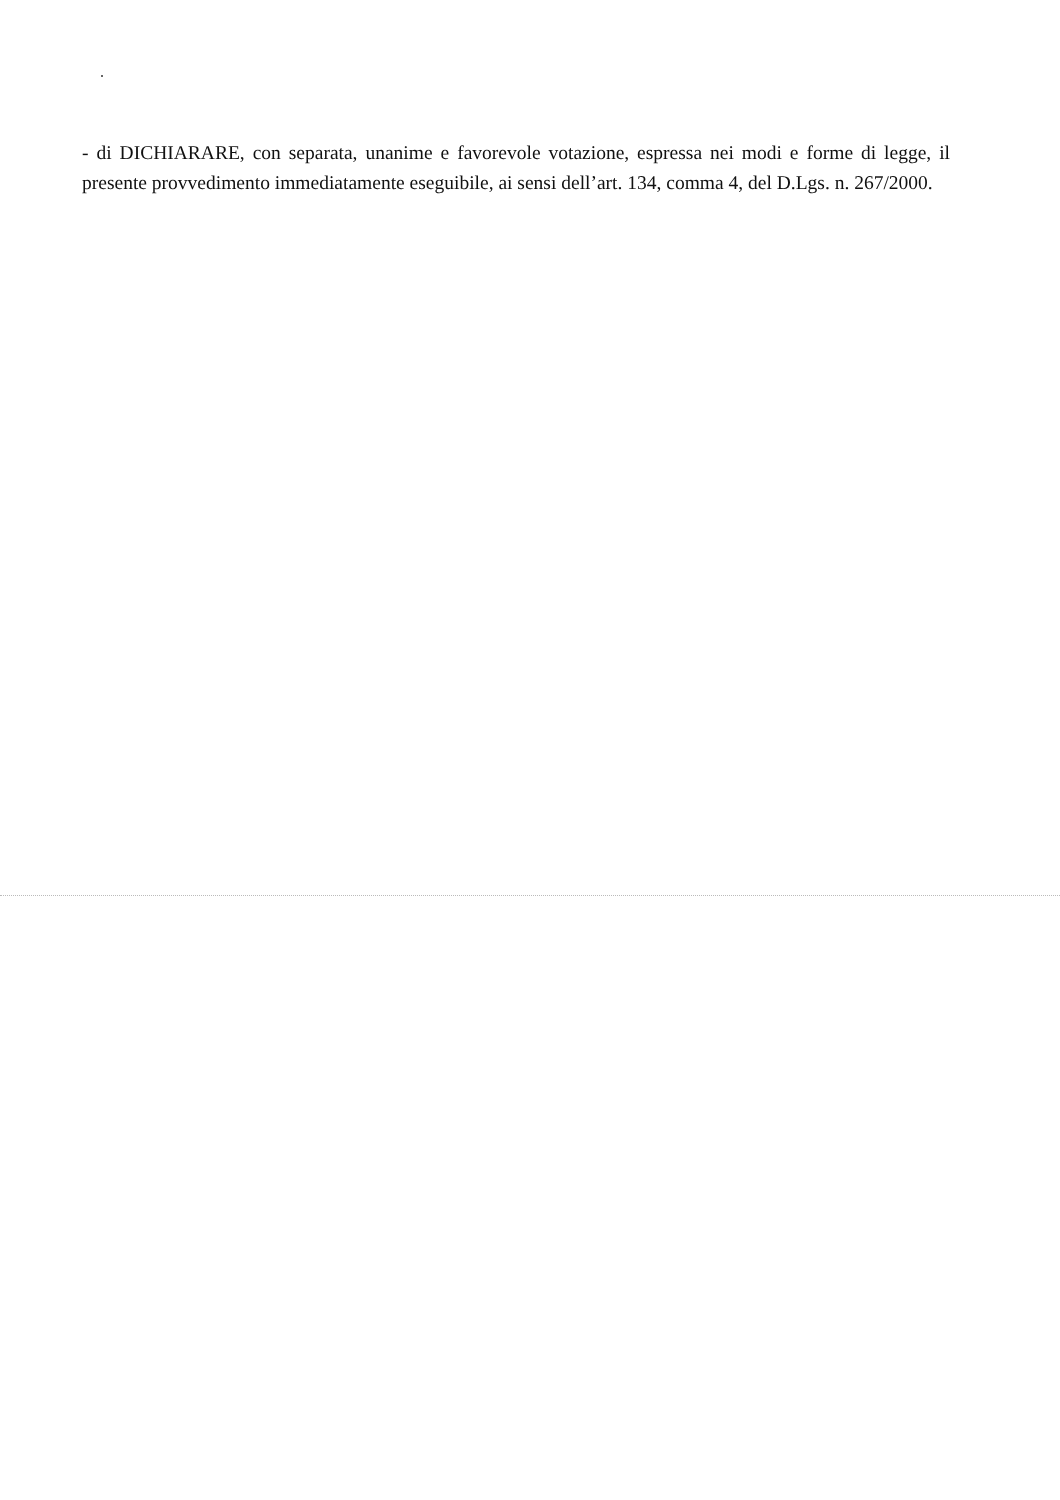- di DICHIARARE, con separata, unanime e favorevole votazione, espressa nei modi e forme di legge, il presente provvedimento immediatamente eseguibile, ai sensi dell’art. 134, comma 4, del D.Lgs. n. 267/2000.